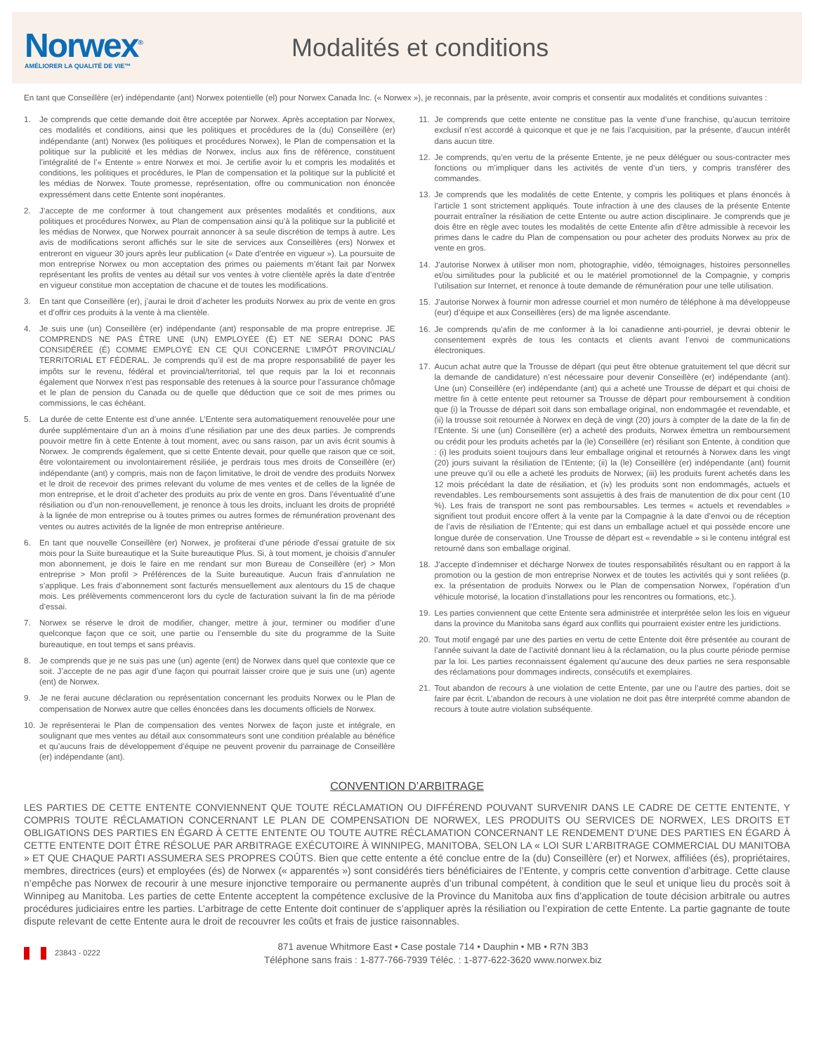Norwex<sup>®</sup>
AMÉLIORER LA QUALITÉ DE VIE™
Modalités et conditions
En tant que Conseillère (er) indépendante (ant) Norwex potentielle (el) pour Norwex Canada Inc. (« Norwex »), je reconnais, par la présente, avoir compris et consentir aux modalités et conditions suivantes :
1. Je comprends que cette demande doit être acceptée par Norwex. Après acceptation par Norwex, ces modalités et conditions, ainsi que les politiques et procédures de la (du) Conseillère (er) indépendante (ant) Norwex (les politiques et procédures Norwex), le Plan de compensation et la politique sur la publicité et les médias de Norwex, inclus aux fins de référence, constituent l’intégralité de l’« Entente » entre Norwex et moi. Je certifie avoir lu et compris les modalités et conditions, les politiques et procédures, le Plan de compensation et la politique sur la publicité et les médias de Norwex. Toute promesse, représentation, offre ou communication non énoncée expressément dans cette Entente sont inopérantes.
2. J’accepte de me conformer à tout changement aux présentes modalités et conditions, aux politiques et procédures Norwex, au Plan de compensation ainsi qu’à la politique sur la publicité et les médias de Norwex, que Norwex pourrait annoncer à sa seule discrétion de temps à autre. Les avis de modifications seront affichés sur le site de services aux Conseillères (ers) Norwex et entreront en vigueur 30 jours après leur publication (« Date d’entrée en vigueur »). La poursuite de mon entreprise Norwex ou mon acceptation des primes ou paiements m’étant fait par Norwex représentant les profits de ventes au détail sur vos ventes à votre clientèle après la date d’entrée en vigueur constitue mon acceptation de chacune et de toutes les modifications.
3. En tant que Conseillère (er), j’aurai le droit d’acheter les produits Norwex au prix de vente en gros et d’offrir ces produits à la vente à ma clientèle.
4. Je suis une (un) Conseillère (er) indépendante (ant) responsable de ma propre entreprise. JE COMPRENDS NE PAS ÊTRE UNE (UN) EMPLOYÉE (É) ET NE SERAI DONC PAS CONSIDÉRÉE (É) COMME EMPLOYÉ EN CE QUI CONCERNE L’IMPÔT PROVINCIAL/ TERRITORIAL ET FÉDÉRAL. Je comprends qu’il est de ma propre responsabilité de payer les impôts sur le revenu, fédéral et provincial/territorial, tel que requis par la loi et reconnais également que Norwex n’est pas responsable des retenues à la source pour l’assurance chômage et le plan de pension du Canada ou de quelle que déduction que ce soit de mes primes ou commissions, le cas échéant.
5. La durée de cette Entente est d’une année. L’Entente sera automatiquement renouvelée pour une durée supplémentaire d’un an à moins d’une résiliation par une des deux parties. Je comprends pouvoir mettre fin à cette Entente à tout moment, avec ou sans raison, par un avis écrit soumis à Norwex. Je comprends également, que si cette Entente devait, pour quelle que raison que ce soit, être volontairement ou involontairement résiliée, je perdrais tous mes droits de Conseillère (er) indépendante (ant) y compris, mais non de façon limitative, le droit de vendre des produits Norwex et le droit de recevoir des primes relevant du volume de mes ventes et de celles de la lignée de mon entreprise, et le droit d’acheter des produits au prix de vente en gros. Dans l’éventualité d’une résiliation ou d’un non-renouvellement, je renonce à tous les droits, incluant les droits de propriété à la lignée de mon entreprise ou à toutes primes ou autres formes de rémunération provenant des ventes ou autres activités de la lignée de mon entreprise antérieure.
6. En tant que nouvelle Conseillère (er) Norwex, je profiterai d’une période d’essai gratuite de six mois pour la Suite bureautique et la Suite bureautique Plus. Si, à tout moment, je choisis d’annuler mon abonnement, je dois le faire en me rendant sur mon Bureau de Conseillère (er) > Mon entreprise > Mon profil > Préférences de la Suite bureautique. Aucun frais d’annulation ne s’applique. Les frais d’abonnement sont facturés mensuellement aux alentours du 15 de chaque mois. Les prélèvements commenceront lors du cycle de facturation suivant la fin de ma période d’essai.
7. Norwex se réserve le droit de modifier, changer, mettre à jour, terminer ou modifier d’une quelconque façon que ce soit, une partie ou l’ensemble du site du programme de la Suite bureautique, en tout temps et sans préavis.
8. Je comprends que je ne suis pas une (un) agente (ent) de Norwex dans quel que contexte que ce soit. J’accepte de ne pas agir d’une façon qui pourrait laisser croire que je suis une (un) agente (ent) de Norwex.
9. Je ne ferai aucune déclaration ou représentation concernant les produits Norwex ou le Plan de compensation de Norwex autre que celles énoncées dans les documents officiels de Norwex.
10. Je représenterai le Plan de compensation des ventes Norwex de façon juste et intégrale, en soulignant que mes ventes au détail aux consommateurs sont une condition préalable au bénéfice et qu’aucuns frais de développement d’équipe ne peuvent provenir du parrainage de Conseillère (er) indépendante (ant).
11. Je comprends que cette entente ne constitue pas la vente d’une franchise, qu’aucun territoire exclusif n’est accordé à quiconque et que je ne fais l’acquisition, par la présente, d’aucun intérêt dans aucun titre.
12. Je comprends, qu’en vertu de la présente Entente, je ne peux déléguer ou sous-contracter mes fonctions ou m’impliquer dans les activités de vente d’un tiers, y compris transférer des commandes.
13. Je comprends que les modalités de cette Entente, y compris les politiques et plans énoncés à l’article 1 sont strictement appliqués. Toute infraction à une des clauses de la présente Entente pourrait entraîner la résiliation de cette Entente ou autre action disciplinaire. Je comprends que je dois être en règle avec toutes les modalités de cette Entente afin d’être admissible à recevoir les primes dans le cadre du Plan de compensation ou pour acheter des produits Norwex au prix de vente en gros.
14. J’autorise Norwex à utiliser mon nom, photographie, vidéo, témoignages, histoires personnelles et/ou similitudes pour la publicité et ou le matériel promotionnel de la Compagnie, y compris l’utilisation sur Internet, et renonce à toute demande de rémunération pour une telle utilisation.
15. J’autorise Norwex à fournir mon adresse courriel et mon numéro de téléphone à ma développeuse (eur) d’équipe et aux Conseillères (ers) de ma lignée ascendante.
16. Je comprends qu’afin de me conformer à la loi canadienne anti-pourriel, je devrai obtenir le consentement exprès de tous les contacts et clients avant l’envoi de communications électroniques.
17. Aucun achat autre que la Trousse de départ (qui peut être obtenue gratuitement tel que décrit sur la demande de candidature) n’est nécessaire pour devenir Conseillère (er) indépendante (ant). Une (un) Conseillère (er) indépendante (ant) qui a acheté une Trousse de départ et qui choisi de mettre fin à cette entente peut retourner sa Trousse de départ pour remboursement à condition que (i) la Trousse de départ soit dans son emballage original, non endommagée et revendable, et (ii) la trousse soit retournée à Norwex en deçà de vingt (20) jours à compter de la date de la fin de l’Entente. Si une (un) Conseillère (er) a acheté des produits, Norwex émettra un remboursement ou crédit pour les produits achetés par la (le) Conseillère (er) résiliant son Entente, à condition que : (i) les produits soient toujours dans leur emballage original et retournés à Norwex dans les vingt (20) jours suivant la résiliation de l’Entente; (ii) la (le) Conseillère (er) indépendante (ant) fournit une preuve qu’il ou elle a acheté les produits de Norwex; (iii) les produits furent achetés dans les 12 mois précédant la date de résiliation, et (iv) les produits sont non endommagés, actuels et revendables. Les remboursements sont assujettis à des frais de manutention de dix pour cent (10 %). Les frais de transport ne sont pas remboursables. Les termes « actuels et revendables » signifient tout produit encore offert à la vente par la Compagnie à la date d’envoi ou de réception de l’avis de résiliation de l’Entente; qui est dans un emballage actuel et qui possède encore une longue durée de conservation. Une Trousse de départ est « revendable » si le contenu intégral est retourné dans son emballage original.
18. J’accepte d’indemniser et décharge Norwex de toutes responsabilités résultant ou en rapport à la promotion ou la gestion de mon entreprise Norwex et de toutes les activités qui y sont reliées (p. ex. la présentation de produits Norwex ou le Plan de compensation Norwex, l’opération d’un véhicule motorisé, la location d’installations pour les rencontres ou formations, etc.).
19. Les parties conviennent que cette Entente sera administrée et interprétée selon les lois en vigueur dans la province du Manitoba sans égard aux conflits qui pourraient exister entre les juridictions.
20. Tout motif engagé par une des parties en vertu de cette Entente doit être présentée au courant de l’année suivant la date de l’activité donnant lieu à la réclamation, ou la plus courte période permise par la loi. Les parties reconnaissent également qu’aucune des deux parties ne sera responsable des réclamations pour dommages indirects, consécutifs et exemplaires.
21. Tout abandon de recours à une violation de cette Entente, par une ou l’autre des parties, doit se faire par écrit. L’abandon de recours à une violation ne doit pas être interprété comme abandon de recours à toute autre violation subséquente.
CONVENTION D’ARBITRAGE
LES PARTIES DE CETTE ENTENTE CONVIENNENT QUE TOUTE RÉCLAMATION OU DIFFÉREND POUVANT SURVENIR DANS LE CADRE DE CETTE ENTENTE, Y COMPRIS TOUTE RÉCLAMATION CONCERNANT LE PLAN DE COMPENSATION DE NORWEX, LES PRODUITS OU SERVICES DE NORWEX, LES DROITS ET OBLIGATIONS DES PARTIES EN ÉGARD À CETTE ENTENTE OU TOUTE AUTRE RÉCLAMATION CONCERNANT LE RENDEMENT D’UNE DES PARTIES EN ÉGARD À CETTE ENTENTE DOIT ÊTRE RÉSOLUE PAR ARBITRAGE EXÉCUTOIRE À WINNIPEG, MANITOBA, SELON LA « LOI SUR L’ARBITRAGE COMMERCIAL DU MANITOBA » ET QUE CHAQUE PARTI ASSUMERA SES PROPRES COÛTS. Bien que cette entente a été conclue entre de la (du) Conseillère (er) et Norwex, affiliées (és), propriétaires, membres, directrices (eurs) et employées (és) de Norwex (« apparentés ») sont considérés tiers bénéficiaires de l’Entente, y compris cette convention d’arbitrage. Cette clause n’empêche pas Norwex de recourir à une mesure injonctive temporaire ou permanente auprès d’un tribunal compétent, à condition que le seul et unique lieu du procès soit à Winnipeg au Manitoba. Les parties de cette Entente acceptent la compétence exclusive de la Province du Manitoba aux fins d’application de toute décision arbitrale ou autres procédures judiciaires entre les parties. L’arbitrage de cette Entente doit continuer de s’appliquer après la résiliation ou l’expiration de cette Entente. La partie gagnante de toute dispute relevant de cette Entente aura le droit de recouvrer les coûts et frais de justice raisonnables.
23843 - 0222
871 avenue Whitmore East • Case postale 714 • Dauphin • MB • R7N 3B3
Téléphone sans frais : 1-877-766-7939 Téléc. : 1-877-622-3620 www.norwex.biz